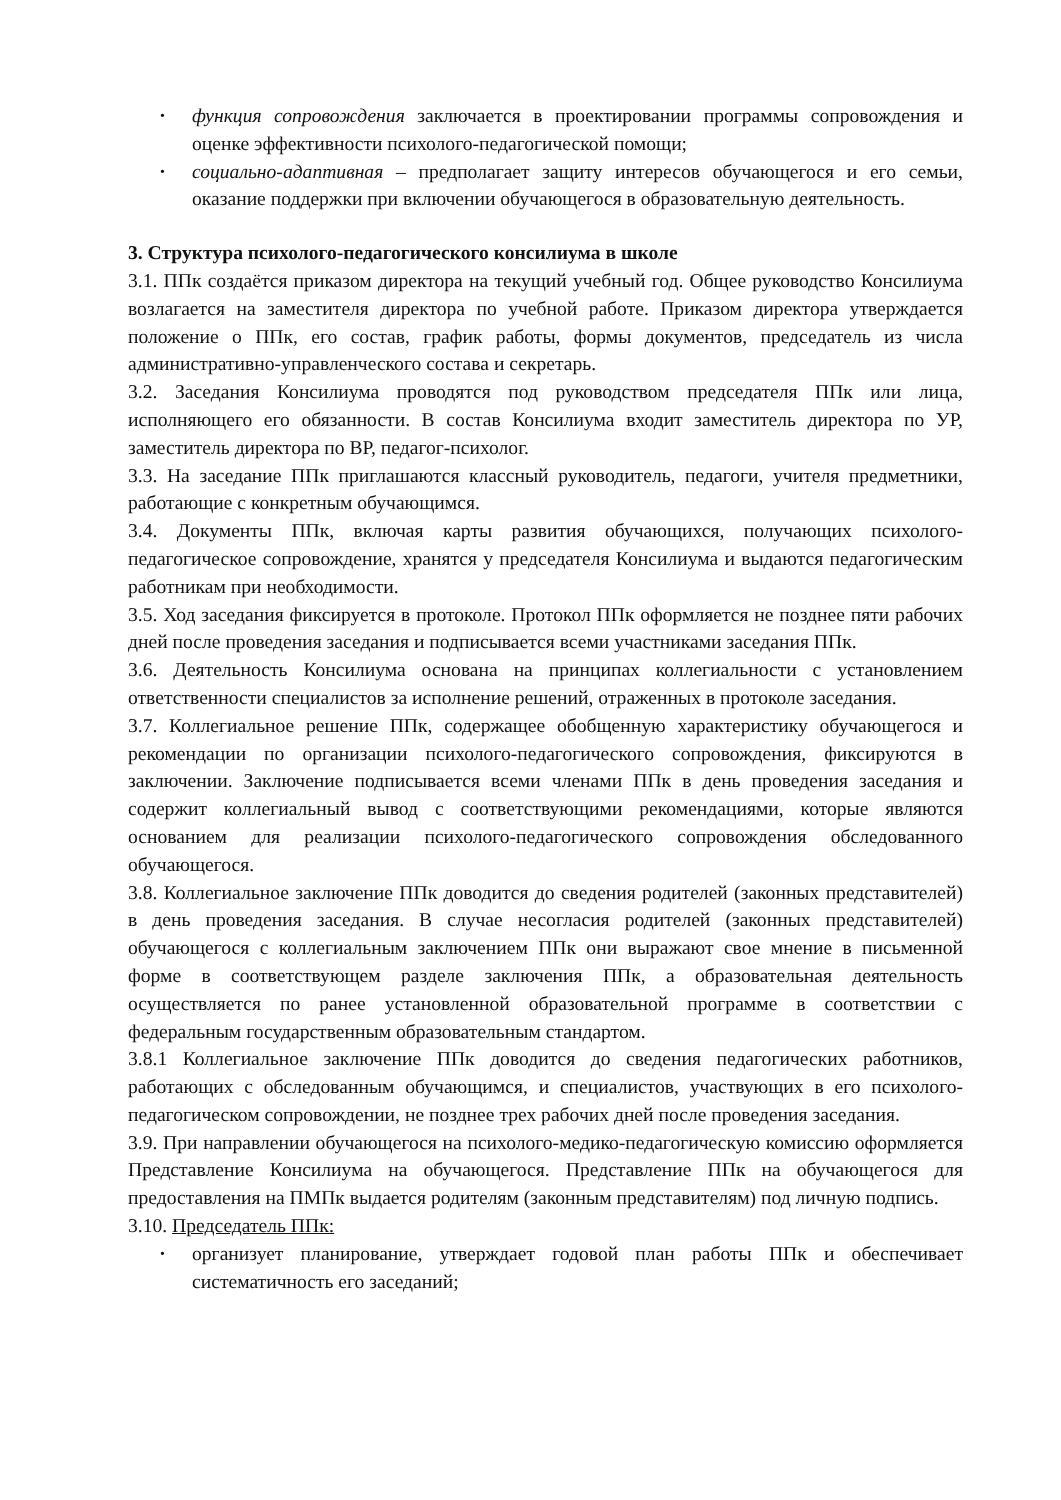• функция сопровождения заключается в проектировании программы сопровождения и оценке эффективности психолого-педагогической помощи;
• социально-адаптивная – предполагает защиту интересов обучающегося и его семьи, оказание поддержки при включении обучающегося в образовательную деятельность.
3. Структура психолого-педагогического консилиума в школе
3.1. ППк создаётся приказом директора на текущий учебный год. Общее руководство Консилиума возлагается на заместителя директора по учебной работе. Приказом директора утверждается положение о ППк, его состав, график работы, формы документов, председатель из числа административно-управленческого состава и секретарь.
3.2. Заседания Консилиума проводятся под руководством председателя ППк или лица, исполняющего его обязанности. В состав Консилиума входит заместитель директора по УР, заместитель директора по ВР, педагог-психолог.
3.3. На заседание ППк приглашаются классный руководитель, педагоги, учителя предметники, работающие с конкретным обучающимся.
3.4. Документы ППк, включая карты развития обучающихся, получающих психолого-педагогическое сопровождение, хранятся у председателя Консилиума и выдаются педагогическим работникам при необходимости.
3.5. Ход заседания фиксируется в протоколе. Протокол ППк оформляется не позднее пяти рабочих дней после проведения заседания и подписывается всеми участниками заседания ППк.
3.6. Деятельность Консилиума основана на принципах коллегиальности с установлением ответственности специалистов за исполнение решений, отраженных в протоколе заседания.
3.7. Коллегиальное решение ППк, содержащее обобщенную характеристику обучающегося и рекомендации по организации психолого-педагогического сопровождения, фиксируются в заключении. Заключение подписывается всеми членами ППк в день проведения заседания и содержит коллегиальный вывод с соответствующими рекомендациями, которые являются основанием для реализации психолого-педагогического сопровождения обследованного обучающегося.
3.8. Коллегиальное заключение ППк доводится до сведения родителей (законных представителей) в день проведения заседания. В случае несогласия родителей (законных представителей) обучающегося с коллегиальным заключением ППк они выражают свое мнение в письменной форме в соответствующем разделе заключения ППк, а образовательная деятельность осуществляется по ранее установленной образовательной программе в соответствии с федеральным государственным образовательным стандартом.
3.8.1 Коллегиальное заключение ППк доводится до сведения педагогических работников, работающих с обследованным обучающимся, и специалистов, участвующих в его психолого-педагогическом сопровождении, не позднее трех рабочих дней после проведения заседания.
3.9. При направлении обучающегося на психолого-медико-педагогическую комиссию оформляется Представление Консилиума на обучающегося. Представление ППк на обучающегося для предоставления на ПМПк выдается родителям (законным представителям) под личную подпись.
3.10. Председатель ППк:
• организует планирование, утверждает годовой план работы ППк и обеспечивает систематичность его заседаний;